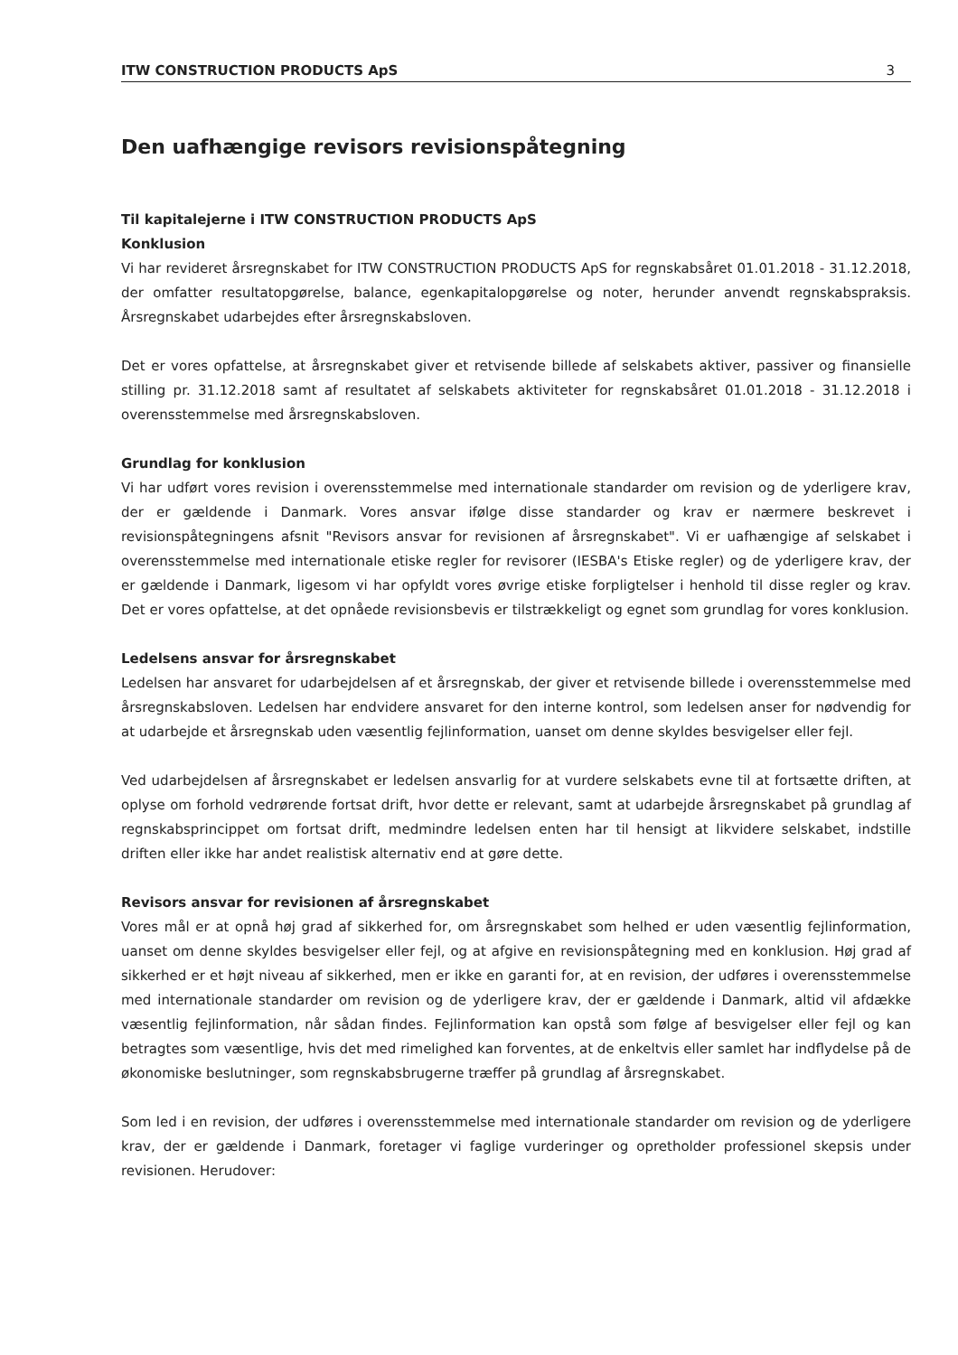ITW CONSTRUCTION PRODUCTS ApS 3
Den uafhængige revisors revisionspåtegning
Til kapitalejerne i ITW CONSTRUCTION PRODUCTS ApS
Konklusion
Vi har revideret årsregnskabet for ITW CONSTRUCTION PRODUCTS ApS for regnskabsåret 01.01.2018 - 31.12.2018, der omfatter resultatopgørelse, balance, egenkapitalopgørelse og noter, herunder anvendt regnskabspraksis. Årsregnskabet udarbejdes efter årsregnskabsloven.
Det er vores opfattelse, at årsregnskabet giver et retvisende billede af selskabets aktiver, passiver og finansielle stilling pr. 31.12.2018 samt af resultatet af selskabets aktiviteter for regnskabsåret 01.01.2018 - 31.12.2018 i overensstemmelse med årsregnskabsloven.
Grundlag for konklusion
Vi har udført vores revision i overensstemmelse med internationale standarder om revision og de yderligere krav, der er gældende i Danmark. Vores ansvar ifølge disse standarder og krav er nærmere beskrevet i revisionspåtegningens afsnit "Revisors ansvar for revisionen af årsregnskabet". Vi er uafhængige af selskabet i overensstemmelse med internationale etiske regler for revisorer (IESBA's Etiske regler) og de yderligere krav, der er gældende i Danmark, ligesom vi har opfyldt vores øvrige etiske forpligtelser i henhold til disse regler og krav. Det er vores opfattelse, at det opnåede revisionsbevis er tilstrækkeligt og egnet som grundlag for vores konklusion.
Ledelsens ansvar for årsregnskabet
Ledelsen har ansvaret for udarbejdelsen af et årsregnskab, der giver et retvisende billede i overensstemmelse med årsregnskabsloven. Ledelsen har endvidere ansvaret for den interne kontrol, som ledelsen anser for nødvendig for at udarbejde et årsregnskab uden væsentlig fejlinformation, uanset om denne skyldes besvigelser eller fejl.
Ved udarbejdelsen af årsregnskabet er ledelsen ansvarlig for at vurdere selskabets evne til at fortsætte driften, at oplyse om forhold vedrørende fortsat drift, hvor dette er relevant, samt at udarbejde årsregnskabet på grundlag af regnskabsprincippet om fortsat drift, medmindre ledelsen enten har til hensigt at likvidere selskabet, indstille driften eller ikke har andet realistisk alternativ end at gøre dette.
Revisors ansvar for revisionen af årsregnskabet
Vores mål er at opnå høj grad af sikkerhed for, om årsregnskabet som helhed er uden væsentlig fejlinformation, uanset om denne skyldes besvigelser eller fejl, og at afgive en revisionspåtegning med en konklusion. Høj grad af sikkerhed er et højt niveau af sikkerhed, men er ikke en garanti for, at en revision, der udføres i overensstemmelse med internationale standarder om revision og de yderligere krav, der er gældende i Danmark, altid vil afdække væsentlig fejlinformation, når sådan findes. Fejlinformation kan opstå som følge af besvigelser eller fejl og kan betragtes som væsentlige, hvis det med rimelighed kan forventes, at de enkeltvis eller samlet har indflydelse på de økonomiske beslutninger, som regnskabsbrugerne træffer på grundlag af årsregnskabet.
Som led i en revision, der udføres i overensstemmelse med internationale standarder om revision og de yderligere krav, der er gældende i Danmark, foretager vi faglige vurderinger og opretholder professionel skepsis under revisionen. Herudover: